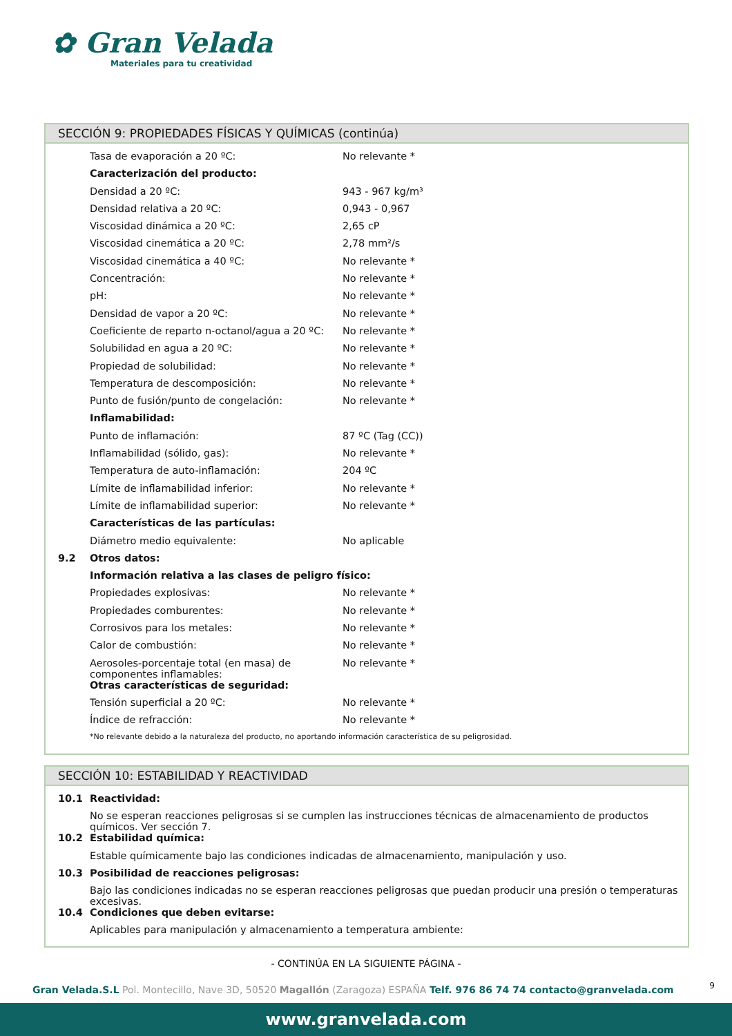✿ Gran Velada
Materiales para tu creatividad
SECCIÓN 9: PROPIEDADES FÍSICAS Y QUÍMICAS (continúa)
| | Tasa de evaporación a 20 ºC: | No relevante * |
| | Caracterización del producto: | |
| | Densidad a 20 ºC: | 943 - 967 kg/m³ |
| | Densidad relativa a 20 ºC: | 0,943 - 0,967 |
| | Viscosidad dinámica a 20 ºC: | 2,65 cP |
| | Viscosidad cinemática a 20 ºC: | 2,78 mm²/s |
| | Viscosidad cinemática a 40 ºC: | No relevante * |
| | Concentración: | No relevante * |
| | pH: | No relevante * |
| | Densidad de vapor a 20 ºC: | No relevante * |
| | Coeficiente de reparto n-octanol/agua a 20 ºC: | No relevante * |
| | Solubilidad en agua a 20 ºC: | No relevante * |
| | Propiedad de solubilidad: | No relevante * |
| | Temperatura de descomposición: | No relevante * |
| | Punto de fusión/punto de congelación: | No relevante * |
| | Inflamabilidad: | |
| | Punto de inflamación: | 87 ºC (Tag (CC)) |
| | Inflamabilidad (sólido, gas): | No relevante * |
| | Temperatura de auto-inflamación: | 204 ºC |
| | Límite de inflamabilidad inferior: | No relevante * |
| | Límite de inflamabilidad superior: | No relevante * |
| | Características de las partículas: | |
| | Diámetro medio equivalente: | No aplicable |
| 9.2 | Otros datos: | |
| | Información relativa a las clases de peligro físico: | |
| | Propiedades explosivas: | No relevante * |
| | Propiedades comburentes: | No relevante * |
| | Corrosivos para los metales: | No relevante * |
| | Calor de combustión: | No relevante * |
| | Aerosoles-porcentaje total (en masa) de componentes inflamables: | No relevante * |
| | Otras características de seguridad: | |
| | Tensión superficial a 20 ºC: | No relevante * |
| | Índice de refracción: | No relevante * |
| | *No relevante debido a la naturaleza del producto, no aportando información característica de su peligrosidad. | |
SECCIÓN 10: ESTABILIDAD Y REACTIVIDAD
| 10.1 | Reactividad: |
| | No se esperan reacciones peligrosas si se cumplen las instrucciones técnicas de almacenamiento de productos químicos. Ver sección 7. |
| 10.2 | Estabilidad química: |
| | Estable químicamente bajo las condiciones indicadas de almacenamiento, manipulación y uso. |
| 10.3 | Posibilidad de reacciones peligrosas: |
| | Bajo las condiciones indicadas no se esperan reacciones peligrosas que puedan producir una presión o temperaturas excesivas. |
| 10.4 | Condiciones que deben evitarse: |
| | Aplicables para manipulación y almacenamiento a temperatura ambiente: |
- CONTINÚA EN LA SIGUIENTE PÁGINA -
9 Gran Velada.S.L Pol. Montecillo, Nave 3D, 50520 Magallón (Zaragoza) ESPAÑA Telf. 976 86 74 74 contacto@granvelada.com
www.granvelada.com